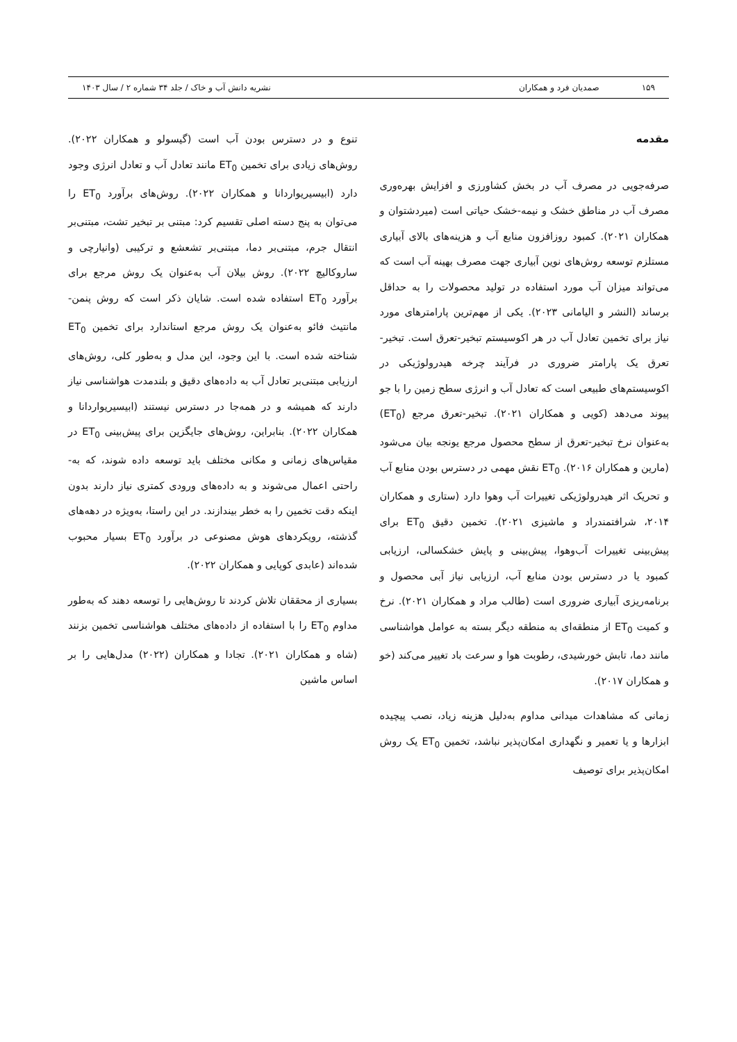۱۵۹ صمدیان فرد و همکاران نشریه دانش آب و خاک / جلد ۳۴ شماره ۲ / سال ۱۴۰۳
مقدمه
صرفه‌جویی در مصرف آب در بخش کشاورزی و افزایش بهره‌وری مصرف آب در مناطق خشک و نیمه-خشک حیاتی است (میردشتوان و همکاران ۲۰۲۱). کمبود روزافزون منابع آب و هزینه‌های بالای آبیاری مستلزم توسعه روش‌های نوین آبیاری جهت مصرف بهینه آب است که می‌تواند میزان آب مورد استفاده در تولید محصولات را به حداقل برساند (النشر و الیامانی ۲۰۲۳). یکی از مهم‌ترین پارامترهای مورد نیاز برای تخمین تعادل آب در هر اکوسیستم تبخیر-تعرق است. تبخیر-تعرق یک پارامتر ضروری در فرآیند چرخه هیدرولوژیکی در اکوسیستم‌های طبیعی است که تعادل آب و انرژی سطح زمین را با جو پیوند می‌دهد (کویی و همکاران ۲۰۲۱). تبخیر-تعرق مرجع (ET<sub>0</sub>) به‌عنوان نرخ تبخیر-تعرق از سطح محصول مرجع یونجه بیان می‌شود (مارین و همکاران ۲۰۱۶). ET<sub>0</sub> نقش مهمی در دسترس بودن منابع آب و تحریک اثر هیدرولوژیکی تغییرات آب وهوا دارد (ستاری و همکاران ۲۰۱۴، شرافتمندراد و ماشیزی ۲۰۲۱). تخمین دقیق ET<sub>0</sub> برای پیش‌بینی تغییرات آب‌وهوا، پیش‌بینی و پایش خشکسالی، ارزیابی کمبود یا در دسترس بودن منابع آب، ارزیابی نیاز آبی محصول و برنامه‌ریزی آبیاری ضروری است (طالب مراد و همکاران ۲۰۲۱). نرخ و کمیت ET<sub>0</sub> از منطقه‌ای به منطقه دیگر بسته به عوامل هواشناسی مانند دما، تابش خورشیدی، رطوبت هوا و سرعت باد تغییر می‌کند (خو و همکاران ۲۰۱۷).
زمانی که مشاهدات میدانی مداوم به‌دلیل هزینه زیاد، نصب پیچیده ابزارها و یا تعمیر و نگهداری امکان‌پذیر نباشد، تخمین ET<sub>0</sub> یک روش امکان‌پذیر برای توصیف
تنوع و در دسترس بودن آب است (گیسولو و همکاران ۲۰۲۲). روش‌های زیادی برای تخمین ET<sub>0</sub> مانند تعادل آب و تعادل انرژی وجود دارد (ابیسیریواردانا و همکاران ۲۰۲۲). روش‌های برآورد ET<sub>0</sub> را می‌توان به پنج دسته اصلی تقسیم کرد: مبتنی بر تبخیر تشت، مبتنی‌بر انتقال جرم، مبتنی‌بر دما، مبتنی‌بر تشعشع و ترکیبی (وانیارچی و ساروکالیچ ۲۰۲۲). روش بیلان آب به‌عنوان یک روش مرجع برای برآورد ET<sub>0</sub> استفاده شده است. شایان ذکر است که روش پنمن-مانتیث فائو به‌عنوان یک روش مرجع استاندارد برای تخمین ET<sub>0</sub> شناخته شده است. با این وجود، این مدل و به‌طور کلی، روش‌های ارزیابی مبتنی‌بر تعادل آب به داده‌های دقیق و بلندمدت هواشناسی نیاز دارند که همیشه و در همه‌جا در دسترس نیستند (ابیسیریواردانا و همکاران ۲۰۲۲). بنابراین، روش‌های جایگزین برای پیش‌بینی ET<sub>0</sub> در مقیاس‌های زمانی و مکانی مختلف باید توسعه داده شوند، که به-راحتی اعمال می‌شوند و به داده‌های ورودی کمتری نیاز دارند بدون اینکه دقت تخمین را به خطر بیندازند. در این راستا، به‌ویژه در دهه‌های گذشته، رویکردهای هوش مصنوعی در برآورد ET<sub>0</sub> بسیار محبوب شده‌اند (عابدی کوپایی و همکاران ۲۰۲۲).
بسیاری از محققان تلاش کردند تا روش‌هایی را توسعه دهند که به‌طور مداوم ET<sub>0</sub> را با استفاده از داده‌های مختلف هواشناسی تخمین بزنند (شاه و همکاران ۲۰۲۱). تجادا و همکاران (۲۰۲۲) مدل‌هایی را بر اساس ماشین